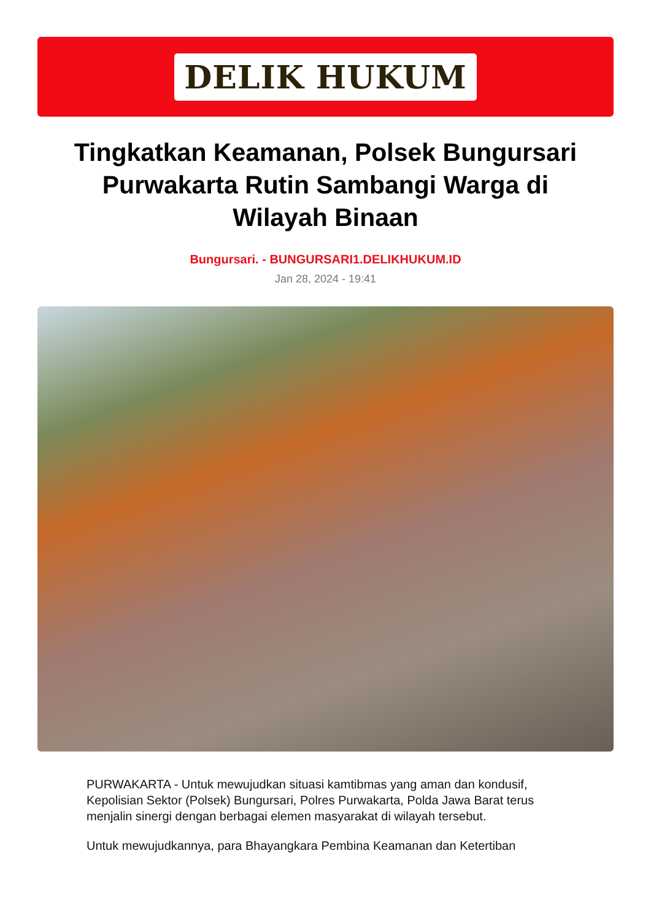DELIK HUKUM
Tingkatkan Keamanan, Polsek Bungursari Purwakarta Rutin Sambangi Warga di Wilayah Binaan
Bungursari. - BUNGURSARI1.DELIKHUKUM.ID
Jan 28, 2024 - 19:41
PURWAKARTA - Untuk mewujudkan situasi kamtibmas yang aman dan kondusif, Kepolisian Sektor (Polsek) Bungursari, Polres Purwakarta, Polda Jawa Barat terus menjalin sinergi dengan berbagai elemen masyarakat di wilayah tersebut.
Untuk mewujudkannya, para Bhayangkara Pembina Keamanan dan Ketertiban